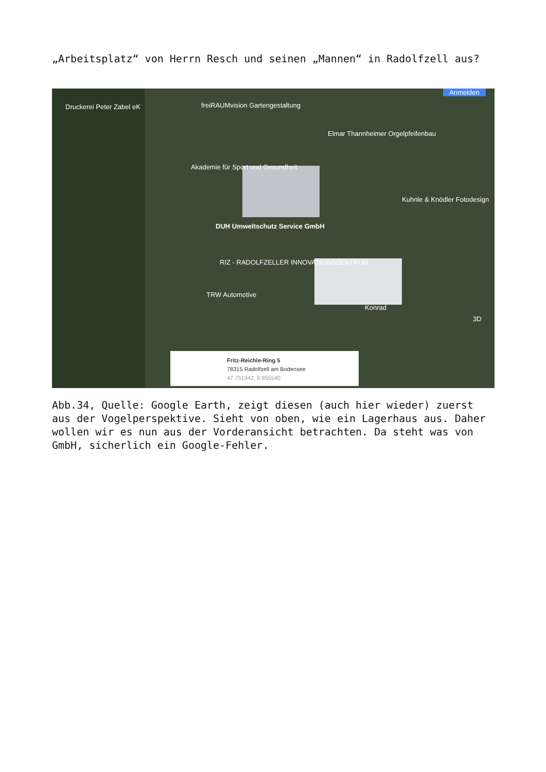„Arbeitsplatz“ von Herrn Resch und seinen „Mannen“ in Radolfzell aus?
Druckerei Peter Zabel eK freiRAUMvision Gartengestaltung
Elmar Thannheimer Orgelpfeifenbau
Akademie für Sport und Gesundheit
Kuhnle & Knödler Fotodesign
DUH Umweltschutz Service GmbH
RIZ - RADOLFZELLER INNOVATIONSZENTRUM
TRW Automotive
Konrad
Anmelden
3D
Fritz-Reichle-Ring 5
78315 Radolfzell am Bodensee
47.751942, 8.955540
Abb.34, Quelle: Google Earth, zeigt diesen (auch hier wieder) zuerst aus der Vogelperspektive. Sieht von oben, wie ein Lagerhaus aus. Daher wollen wir es nun aus der Vorderansicht betrachten. Da steht was von GmbH, sicherlich ein Google-Fehler.